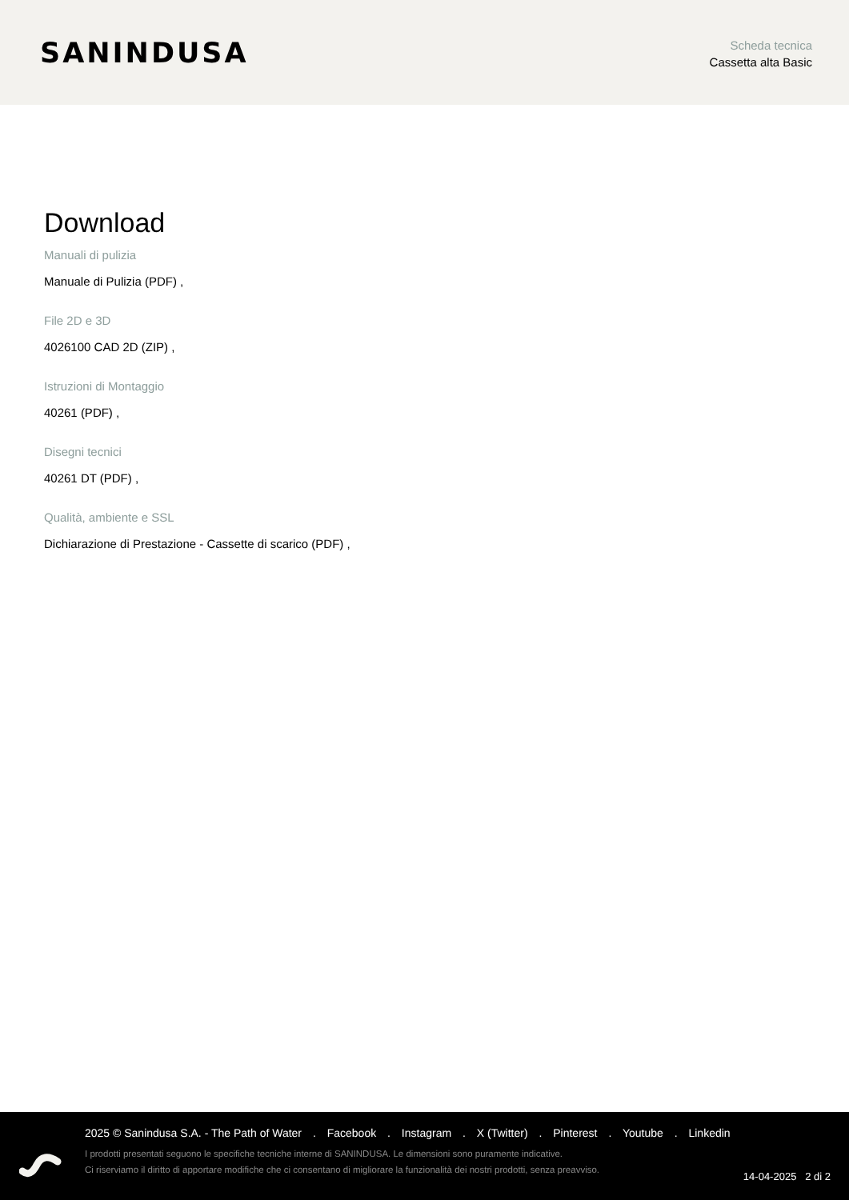SANINDUSA
Scheda tecnica
Cassetta alta Basic
Download
Manuali di pulizia
Manuale di Pulizia (PDF) ,
File 2D e 3D
4026100 CAD 2D (ZIP) ,
Istruzioni di Montaggio
40261 (PDF) ,
Disegni tecnici
40261 DT (PDF) ,
Qualità, ambiente e SSL
Dichiarazione di Prestazione - Cassette di scarico (PDF) ,
2025 © Sanindusa S.A. - The Path of Water . Facebook . Instagram . X (Twitter) . Pinterest . Youtube . Linkedin
I prodotti presentati seguono le specifiche tecniche interne di SANINDUSA. Le dimensioni sono puramente indicative.
Ci riserviamo il diritto di apportare modifiche che ci consentano di migliorare la funzionalità dei nostri prodotti, senza preavviso.
14-04-2025 2 di 2